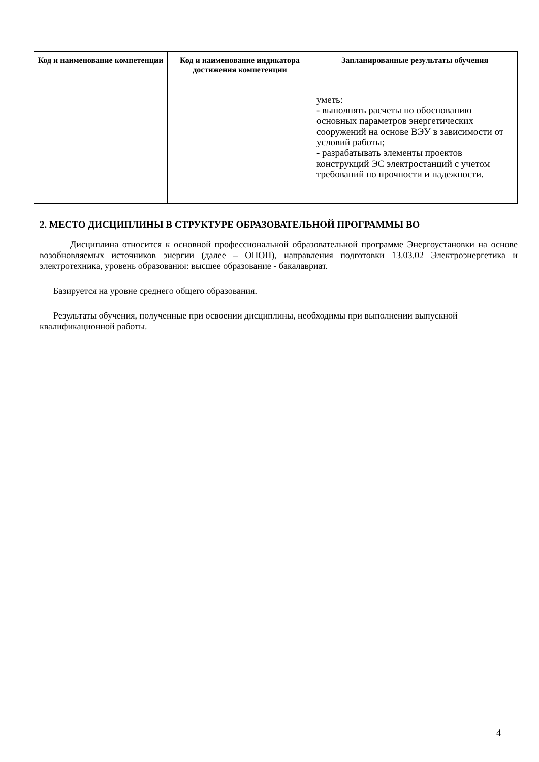| Код и наименование компетенции | Код и наименование индикатора достижения компетенции | Запланированные результаты обучения |
| --- | --- | --- |
| | | уметь: - выполнять расчеты по обоснованию основных параметров энергетических сооружений на основе ВЭУ в зависимости от условий работы; - разрабатывать элементы проектов конструкций ЭС электростанций с учетом требований по прочности и надежности. |
2. МЕСТО ДИСЦИПЛИНЫ В СТРУКТУРЕ ОБРАЗОВАТЕЛЬНОЙ ПРОГРАММЫ ВО
Дисциплина относится к основной профессиональной образовательной программе Энергоустановки на основе возобновляемых источников энергии (далее – ОПОП), направления подготовки 13.03.02 Электроэнергетика и электротехника, уровень образования: высшее образование - бакалавриат.
Базируется на уровне среднего общего образования.
Результаты обучения, полученные при освоении дисциплины, необходимы при выполнении выпускной квалификационной работы.
4